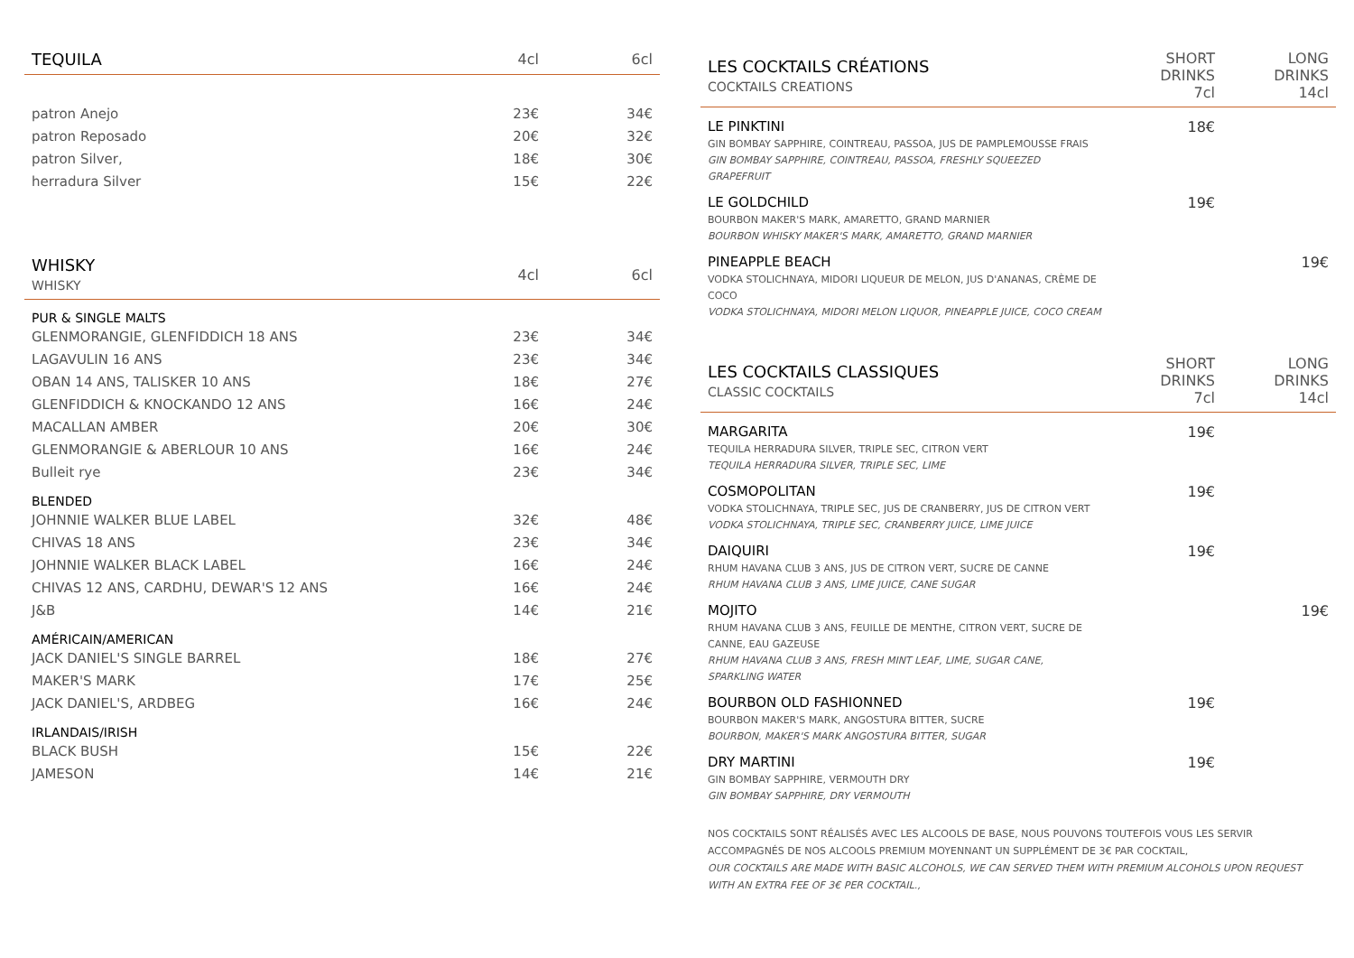| TEQUILA | 4cl | 6cl |
| --- | --- | --- |
| patron Anejo | 23€ | 34€ |
| patron Reposado | 20€ | 32€ |
| patron Silver, | 18€ | 30€ |
| herradura Silver | 15€ | 22€ |
| WHISKY WHISKY | 4cl | 6cl |
| PUR & SINGLE MALTS | | |
| GLENMORANGIE, GLENFIDDICH 18 ANS | 23€ | 34€ |
| LAGAVULIN 16 ANS | 23€ | 34€ |
| OBAN 14 ANS, TALISKER 10 ANS | 18€ | 27€ |
| GLENFIDDICH & KNOCKANDO 12 ANS | 16€ | 24€ |
| MACALLAN AMBER | 20€ | 30€ |
| GLENMORANGIE & ABERLOUR 10 ANS | 16€ | 24€ |
| Bulleit rye | 23€ | 34€ |
| BLENDED | | |
| JOHNNIE WALKER BLUE LABEL | 32€ | 48€ |
| CHIVAS 18 ANS | 23€ | 34€ |
| JOHNNIE WALKER BLACK LABEL | 16€ | 24€ |
| CHIVAS 12 ANS, CARDHU, DEWAR'S 12 ANS | 16€ | 24€ |
| J&B | 14€ | 21€ |
| AMÉRICAIN/AMERICAN | | |
| JACK DANIEL'S SINGLE BARREL | 18€ | 27€ |
| MAKER'S MARK | 17€ | 25€ |
| JACK DANIEL'S, ARDBEG | 16€ | 24€ |
| IRLANDAIS/IRISH | | |
| BLACK BUSH | 15€ | 22€ |
| JAMESON | 14€ | 21€ |
| LES COCKTAILS CRÉATIONS COCKTAILS CREATIONS | SHORT DRINKS 7cl | LONG DRINKS 14cl |
| --- | --- | --- |
| LE PINKTINI GIN BOMBAY SAPPHIRE, COINTREAU, PASSOA, JUS DE PAMPLEMOUSSE FRAIS GIN BOMBAY SAPPHIRE, COINTREAU, PASSOA, FRESHLY SQUEEZED GRAPEFRUIT | 18€ | |
| LE GOLDCHILD BOURBON MAKER'S MARK, AMARETTO, GRAND MARNIER BOURBON WHISKY MAKER'S MARK, AMARETTO, GRAND MARNIER | 19€ | |
| PINEAPPLE BEACH VODKA STOLICHNAYA, MIDORI LIQUEUR DE MELON, JUS D'ANANAS, CRÈME DE COCO VODKA STOLICHNAYA, MIDORI MELON LIQUOR, PINEAPPLE JUICE, COCO CREAM | | 19€ |
| LES COCKTAILS CLASSIQUES CLASSIC COCKTAILS | SHORT DRINKS 7cl | LONG DRINKS 14cl |
| MARGARITA TEQUILA HERRADURA SILVER, TRIPLE SEC, CITRON VERT TEQUILA HERRADURA SILVER, TRIPLE SEC, LIME | 19€ | |
| COSMOPOLITAN VODKA STOLICHNAYA, TRIPLE SEC, JUS DE CRANBERRY, JUS DE CITRON VERT VODKA STOLICHNAYA, TRIPLE SEC, CRANBERRY JUICE, LIME JUICE | 19€ | |
| DAIQUIRI RHUM HAVANA CLUB 3 ANS, JUS DE CITRON VERT, SUCRE DE CANNE RHUM HAVANA CLUB 3 ANS, LIME JUICE, CANE SUGAR | 19€ | |
| MOJITO RHUM HAVANA CLUB 3 ANS, FEUILLE DE MENTHE, CITRON VERT, SUCRE DE CANNE, EAU GAZEUSE RHUM HAVANA CLUB 3 ANS, FRESH MINT LEAF, LIME, SUGAR CANE, SPARKLING WATER | | 19€ |
| BOURBON OLD FASHIONNED BOURBON MAKER'S MARK, ANGOSTURA BITTER, SUCRE BOURBON, MAKER'S MARK ANGOSTURA BITTER, SUGAR | 19€ | |
| DRY MARTINI GIN BOMBAY SAPPHIRE, VERMOUTH DRY GIN BOMBAY SAPPHIRE, DRY VERMOUTH | 19€ | |
NOS COCKTAILS SONT RÉALISÉS AVEC LES ALCOOLS DE BASE, NOUS POUVONS TOUTEFOIS VOUS LES SERVIR ACCOMPAGNÉS DE NOS ALCOOLS PREMIUM MOYENNANT UN SUPPLÉMENT DE 3€ PAR COCKTAIL,
OUR COCKTAILS ARE MADE WITH BASIC ALCOHOLS, WE CAN SERVED THEM WITH PREMIUM ALCOHOLS UPON REQUEST WITH AN EXTRA FEE OF 3€ PER COCKTAIL.,